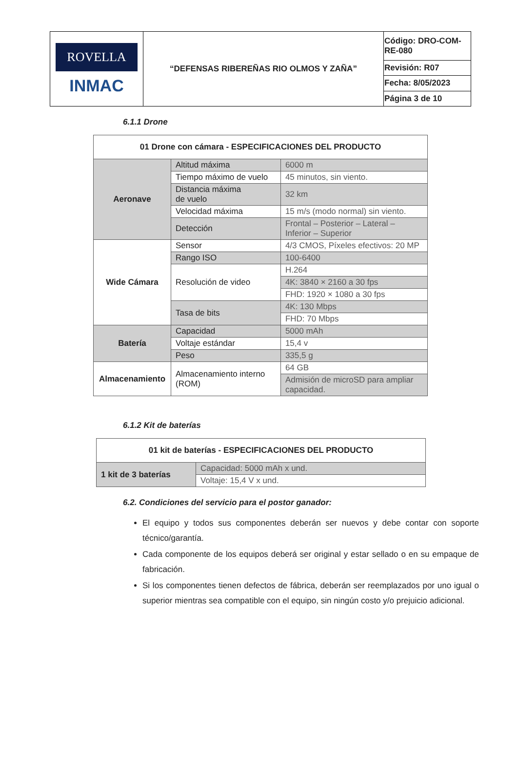| ROVELLA INMAC | “DEFENSAS RIBEREÑAS RIO OLMOS Y ZAÑA” | Código: DRO-COM-RE-080 |
| | | Revisión: R07 |
| | | Fecha: 8/05/2023 |
| | | Página 3 de 10 |
6.1.1 Drone
| 01 Drone con cámara - ESPECIFICACIONES DEL PRODUCTO | | |
| --- | --- | --- |
| Aeronave | Altitud máxima | 6000 m |
| | Tiempo máximo de vuelo | 45 minutos, sin viento. |
| | Distancia máxima de vuelo | 32 km |
| | Velocidad máxima | 15 m/s (modo normal) sin viento. |
| | Detección | Frontal – Posterior – Lateral – Inferior – Superior |
| Wide Cámara | Sensor | 4/3 CMOS, Píxeles efectivos: 20 MP |
| | Rango ISO | 100-6400 |
| | Resolución de video | H.264 |
| | | 4K: 3840 × 2160 a 30 fps |
| | | FHD: 1920 × 1080 a 30 fps |
| | Tasa de bits | 4K: 130 Mbps |
| | | FHD: 70 Mbps |
| Batería | Capacidad | 5000 mAh |
| | Voltaje estándar | 15,4 v |
| | Peso | 335,5 g |
| Almacenamiento | Almacenamiento interno (ROM) | 64 GB |
| | | Admisión de microSD para ampliar capacidad. |
6.1.2 Kit de baterías
| 01 kit de baterías - ESPECIFICACIONES DEL PRODUCTO | |
| --- | --- |
| 1 kit de 3 baterías | Capacidad: 5000 mAh x und. |
| | Voltaje: 15,4 V x und. |
6.2. Condiciones del servicio para el postor ganador:
El equipo y todos sus componentes deberán ser nuevos y debe contar con soporte técnico/garantía.
Cada componente de los equipos deberá ser original y estar sellado o en su empaque de fabricación.
Si los componentes tienen defectos de fábrica, deberán ser reemplazados por uno igual o superior mientras sea compatible con el equipo, sin ningún costo y/o prejuicio adicional.